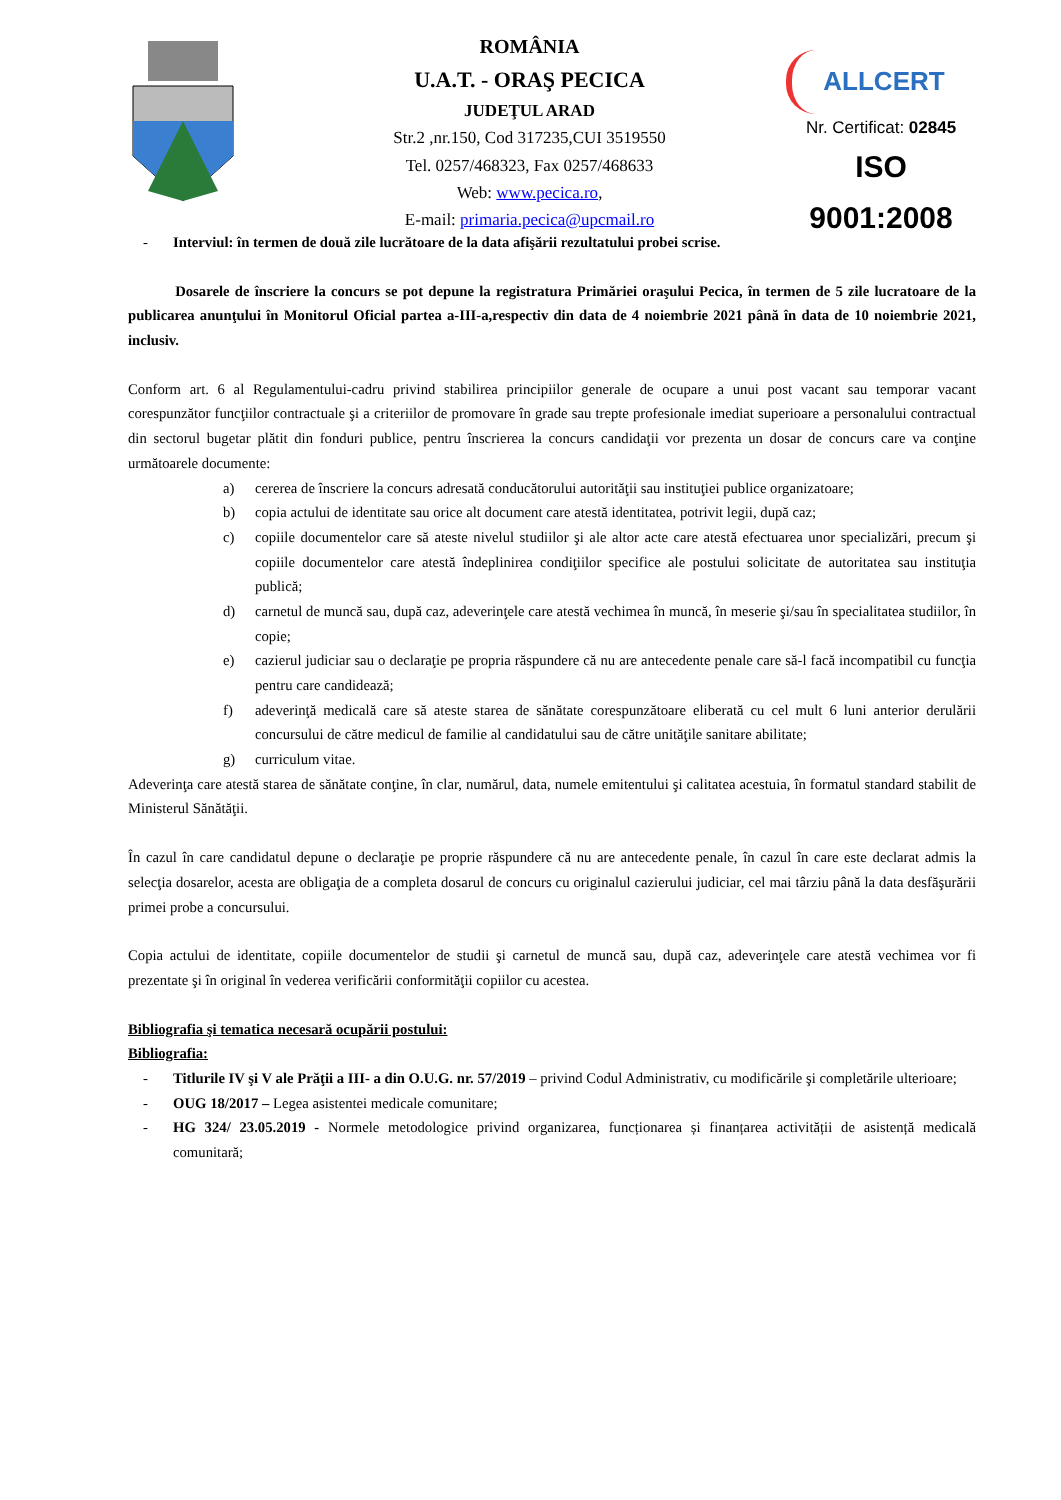ROMÂNIA
U.A.T. - ORAŞ PECICA
JUDEŢUL ARAD
Str.2 ,nr.150, Cod 317235,CUI 3519550
Tel. 0257/468323, Fax 0257/468633
Web: www.pecica.ro,
E-mail: primaria.pecica@upcmail.ro
ALLCERT
Nr. Certificat: 02845
ISO 9001:2008
- Interviul: în termen de două zile lucrătoare de la data afişării rezultatului probei scrise.
Dosarele de înscriere la concurs se pot depune la registratura Primăriei oraşului Pecica, în termen de 5 zile lucratoare de la publicarea anunţului în Monitorul Oficial partea a-III-a,respectiv din data de 4 noiembrie 2021 până în data de 10 noiembrie 2021, inclusiv.
Conform art. 6 al Regulamentului-cadru privind stabilirea principiilor generale de ocupare a unui post vacant sau temporar vacant corespunzător funcţiilor contractuale şi a criteriilor de promovare în grade sau trepte profesionale imediat superioare a personalului contractual din sectorul bugetar plătit din fonduri publice, pentru înscrierea la concurs candidaţii vor prezenta un dosar de concurs care va conţine următoarele documente:
a) cererea de înscriere la concurs adresată conducătorului autorităţii sau instituţiei publice organizatoare;
b) copia actului de identitate sau orice alt document care atestă identitatea, potrivit legii, după caz;
c) copiile documentelor care să ateste nivelul studiilor şi ale altor acte care atestă efectuarea unor specializări, precum şi copiile documentelor care atestă îndeplinirea condiţiilor specifice ale postului solicitate de autoritatea sau instituţia publică;
d) carnetul de muncă sau, după caz, adeverinţele care atestă vechimea în muncă, în meserie şi/sau în specialitatea studiilor, în copie;
e) cazierul judiciar sau o declaraţie pe propria răspundere că nu are antecedente penale care să-l facă incompatibil cu funcţia pentru care candidează;
f) adeverinţă medicală care să ateste starea de sănătate corespunzătoare eliberată cu cel mult 6 luni anterior derulării concursului de către medicul de familie al candidatului sau de către unităţile sanitare abilitate;
g) curriculum vitae.
Adeverinţa care atestă starea de sănătate conţine, în clar, numărul, data, numele emitentului şi calitatea acestuia, în formatul standard stabilit de Ministerul Sănătăţii.
În cazul în care candidatul depune o declaraţie pe proprie răspundere că nu are antecedente penale, în cazul în care este declarat admis la selecţia dosarelor, acesta are obligaţia de a completa dosarul de concurs cu originalul cazierului judiciar, cel mai târziu până la data desfăşurării primei probe a concursului.
Copia actului de identitate, copiile documentelor de studii şi carnetul de muncă sau, după caz, adeverinţele care atestă vechimea vor fi prezentate şi în original în vederea verificării conformităţii copiilor cu acestea.
Bibliografia şi tematica necesară ocupării postului:
Bibliografia:
- Titlurile IV şi V ale Prăţii a III- a din O.U.G. nr. 57/2019 – privind Codul Administrativ, cu modificările şi completările ulterioare;
- OUG 18/2017 – Legea asistentei medicale comunitare;
- HG 324/ 23.05.2019 - Normele metodologice privind organizarea, funcționarea și finanțarea activității de asistență medicală comunitară;